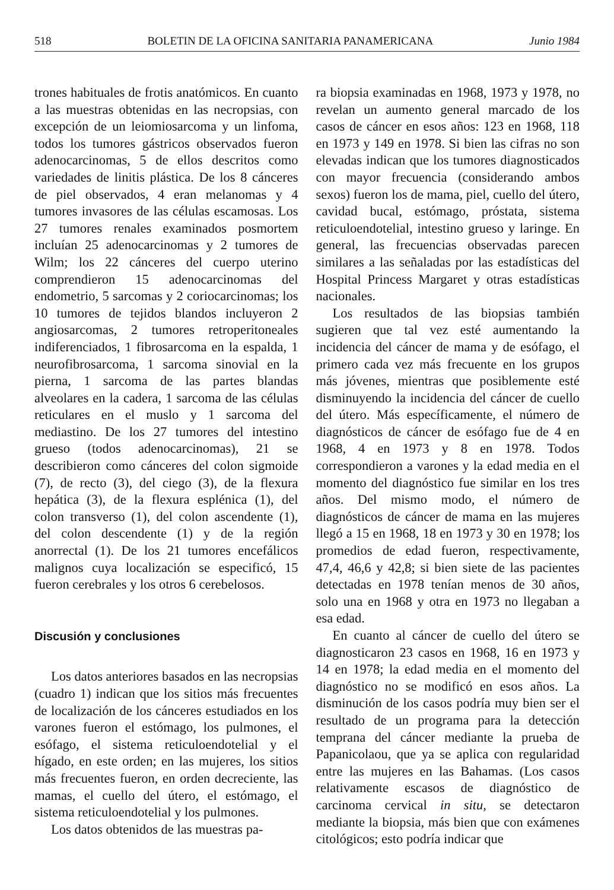518 BOLETIN DE LA OFICINA SANITARIA PANAMERICANA Junio 1984
trones habituales de frotis anatómicos. En cuanto a las muestras obtenidas en las necropsias, con excepción de un leiomiosarcoma y un linfoma, todos los tumores gástricos observados fueron adenocarcinomas, 5 de ellos descritos como variedades de linitis plástica. De los 8 cánceres de piel observados, 4 eran melanomas y 4 tumores invasores de las células escamosas. Los 27 tumores renales examinados posmortem incluían 25 adenocarcinomas y 2 tumores de Wilm; los 22 cánceres del cuerpo uterino comprendieron 15 adenocarcinomas del endometrio, 5 sarcomas y 2 coriocarcinomas; los 10 tumores de tejidos blandos incluyeron 2 angiosarcomas, 2 tumores retroperitoneales indiferenciados, 1 fibrosarcoma en la espalda, 1 neurofibrosarcoma, 1 sarcoma sinovial en la pierna, 1 sarcoma de las partes blandas alveolares en la cadera, 1 sarcoma de las células reticulares en el muslo y 1 sarcoma del mediastino. De los 27 tumores del intestino grueso (todos adenocarcinomas), 21 se describieron como cánceres del colon sigmoide (7), de recto (3), del ciego (3), de la flexura hepática (3), de la flexura esplénica (1), del colon transverso (1), del colon ascendente (1), del colon descendente (1) y de la región anorrectal (1). De los 21 tumores encefálicos malignos cuya localización se especificó, 15 fueron cerebrales y los otros 6 cerebelosos.
Discusión y conclusiones
Los datos anteriores basados en las necropsias (cuadro 1) indican que los sitios más frecuentes de localización de los cánceres estudiados en los varones fueron el estómago, los pulmones, el esófago, el sistema reticuloendotelial y el hígado, en este orden; en las mujeres, los sitios más frecuentes fueron, en orden decreciente, las mamas, el cuello del útero, el estómago, el sistema reticuloendotelial y los pulmones.
Los datos obtenidos de las muestras pa-
ra biopsia examinadas en 1968, 1973 y 1978, no revelan un aumento general marcado de los casos de cáncer en esos años: 123 en 1968, 118 en 1973 y 149 en 1978. Si bien las cifras no son elevadas indican que los tumores diagnosticados con mayor frecuencia (considerando ambos sexos) fueron los de mama, piel, cuello del útero, cavidad bucal, estómago, próstata, sistema reticuloendotelial, intestino grueso y laringe. En general, las frecuencias observadas parecen similares a las señaladas por las estadísticas del Hospital Princess Margaret y otras estadísticas nacionales.
Los resultados de las biopsias también sugieren que tal vez esté aumentando la incidencia del cáncer de mama y de esófago, el primero cada vez más frecuente en los grupos más jóvenes, mientras que posiblemente esté disminuyendo la incidencia del cáncer de cuello del útero. Más específicamente, el número de diagnósticos de cáncer de esófago fue de 4 en 1968, 4 en 1973 y 8 en 1978. Todos correspondieron a varones y la edad media en el momento del diagnóstico fue similar en los tres años. Del mismo modo, el número de diagnósticos de cáncer de mama en las mujeres llegó a 15 en 1968, 18 en 1973 y 30 en 1978; los promedios de edad fueron, respectivamente, 47,4, 46,6 y 42,8; si bien siete de las pacientes detectadas en 1978 tenían menos de 30 años, solo una en 1968 y otra en 1973 no llegaban a esa edad.
En cuanto al cáncer de cuello del útero se diagnosticaron 23 casos en 1968, 16 en 1973 y 14 en 1978; la edad media en el momento del diagnóstico no se modificó en esos años. La disminución de los casos podría muy bien ser el resultado de un programa para la detección temprana del cáncer mediante la prueba de Papanicolaou, que ya se aplica con regularidad entre las mujeres en las Bahamas. (Los casos relativamente escasos de diagnóstico de carcinoma cervical in situ, se detectaron mediante la biopsia, más bien que con exámenes citológicos; esto podría indicar que